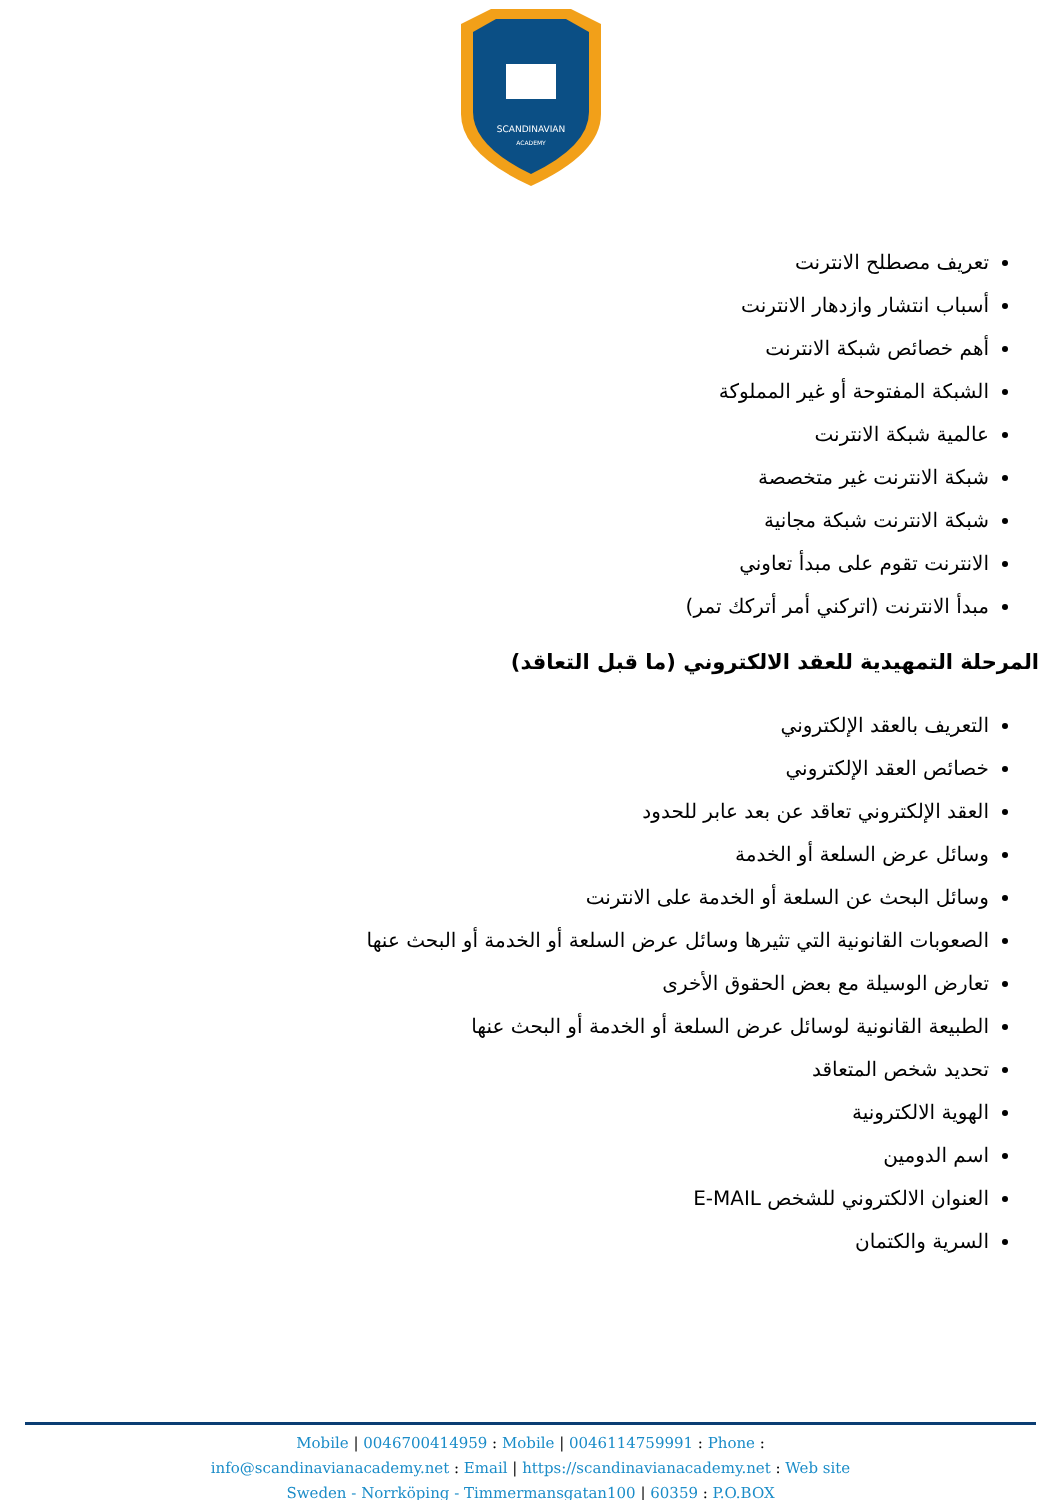SCANDINAVIAN
ACADEMY
تعريف مصطلح الانترنت
أسباب انتشار وازدهار الانترنت
أهم خصائص شبكة الانترنت
الشبكة المفتوحة أو غير المملوكة
عالمية شبكة الانترنت
شبكة الانترنت غير متخصصة
شبكة الانترنت شبكة مجانية
الانترنت تقوم على مبدأ تعاوني
مبدأ الانترنت (اتركني أمر أتركك تمر)
المرحلة التمهيدية للعقد الالكتروني (ما قبل التعاقد)
التعريف بالعقد الإلكتروني
خصائص العقد الإلكتروني
العقد الإلكتروني تعاقد عن بعد عابر للحدود
وسائل عرض السلعة أو الخدمة
وسائل البحث عن السلعة أو الخدمة على الانترنت
الصعوبات القانونية التي تثيرها وسائل عرض السلعة أو الخدمة أو البحث عنها
تعارض الوسيلة مع بعض الحقوق الأخرى
الطبيعة القانونية لوسائل عرض السلعة أو الخدمة أو البحث عنها
تحديد شخص المتعاقد
الهوية الالكترونية
اسم الدومين
العنوان الالكتروني للشخص E-MAIL
السرية والكتمان
Mobile | 0046700414959 : Mobile | 0046114759991 : Phone :
info@scandinavianacademy.net : Email | https://scandinavianacademy.net : Web site
Sweden - Norrköping - Timmermansgatan100 | 60359 : P.O.BOX